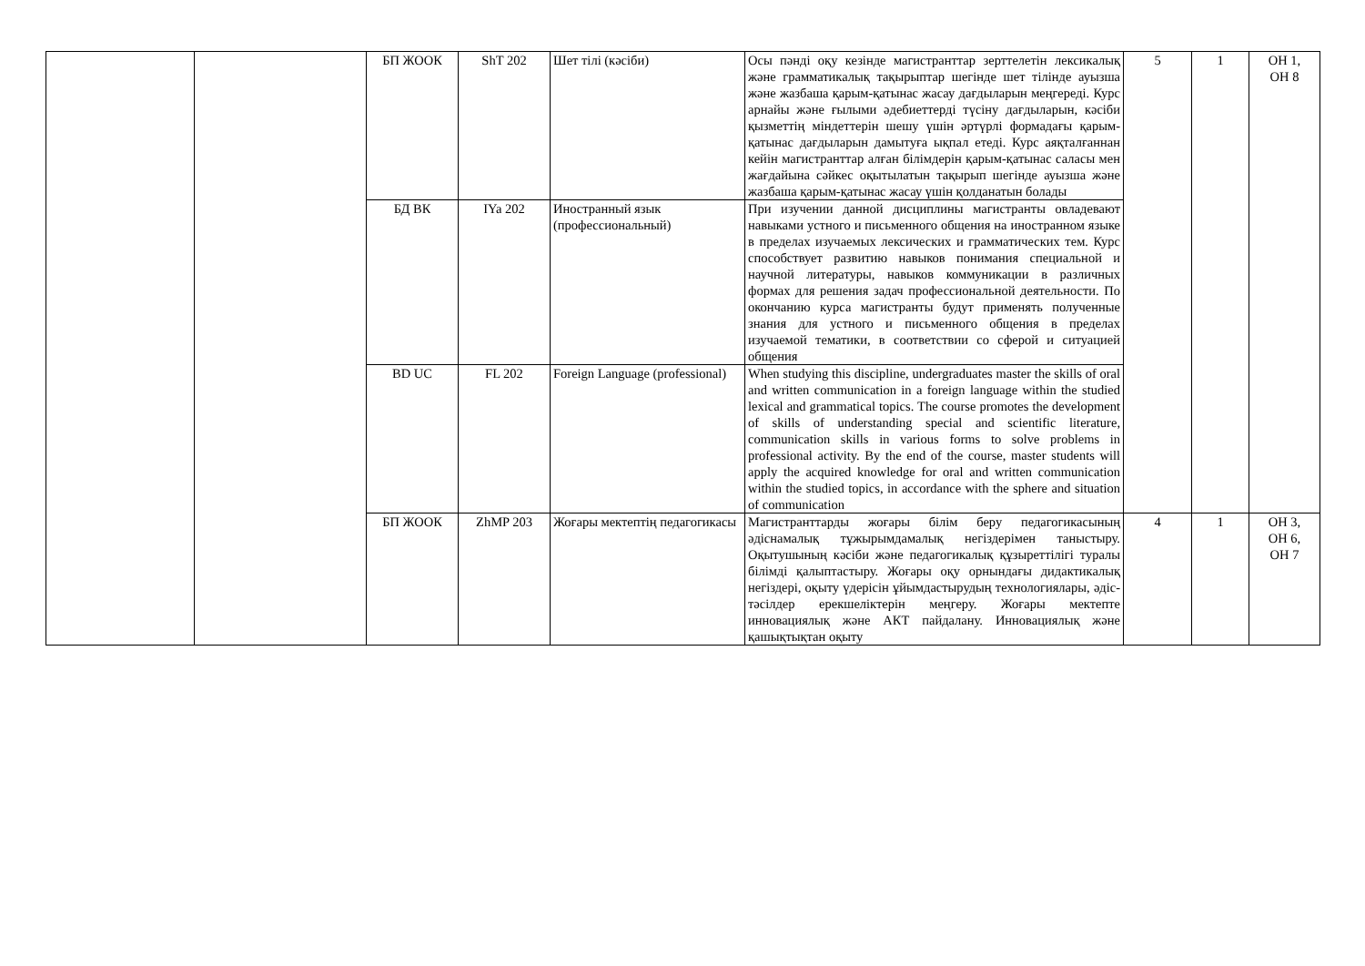| | | БП ЖООК | ShT 202 | Шет тілі (кәсіби) | Осы пәнді оқу кезінде магистранттар зерттелетін лексикалық және грамматикалық тақырыптар шегінде шет тілінде ауызша және жазбаша қарым-қатынас жасау дағдыларын меңгереді. Курс арнайы және ғылыми әдебиеттерді түсіну дағдыларын, кәсіби қызметтің міндеттерін шешу үшін әртүрлі формадағы қарым-қатынас дағдыларын дамытуға ықпал етеді. Курс аяқталғаннан кейін магистранттар алған білімдерін қарым-қатынас саласы мен жағдайына сәйкес оқытылатын тақырып шегінде ауызша және жазбаша қарым-қатынас жасау үшін қолданатын болады | 5 | 1 | ОН 1, ОН 8 |
| | | БД ВК | IYa 202 | Иностранный язык (профессиональный) | При изучении данной дисциплины магистранты овладевают навыками устного и письменного общения на иностранном языке в пределах изучаемых лексических и грамматических тем. Курс способствует развитию навыков понимания специальной и научной литературы, навыков коммуникации в различных формах для решения задач профессиональной деятельности. По окончанию курса магистранты будут применять полученные знания для устного и письменного общения в пределах изучаемой тематики, в соответствии со сферой и ситуацией общения | | | |
| | | BD UC | FL 202 | Foreign Language (professional) | When studying this discipline, undergraduates master the skills of oral and written communication in a foreign language within the studied lexical and grammatical topics. The course promotes the development of skills of understanding special and scientific literature, communication skills in various forms to solve problems in professional activity. By the end of the course, master students will apply the acquired knowledge for oral and written communication within the studied topics, in accordance with the sphere and situation of communication | | | |
| | | БП ЖООК | ZhMP 203 | Жоғары мектептің педагогикасы | Магистранттарды жоғары білім беру педагогикасының әдіснамалық тұжырымдамалық негіздерімен таныстыру. Оқытушының кәсіби және педагогикалық құзыреттілігі туралы білімді қалыптастыру. Жоғары оқу орнындағы дидактикалық негіздері, оқыту үдерісін ұйымдастырудың технологиялары, әдіс-тәсілдер ерекшеліктерін меңгеру. Жоғары мектепте инновациялық және АКТ пайдалану. Инновациялық және қашықтықтан оқыту | 4 | 1 | ОН 3, ОН 6, ОН 7 |